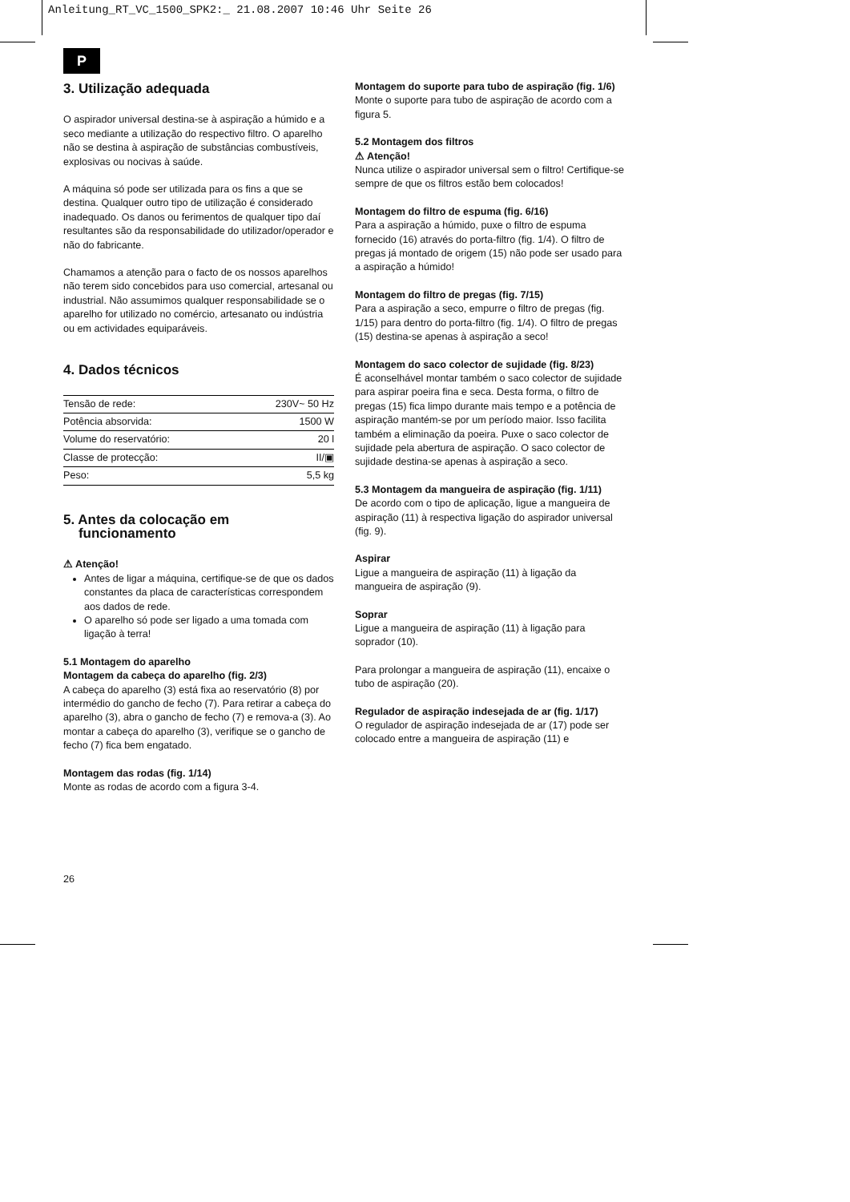Anleitung_RT_VC_1500_SPK2:_ 21.08.2007 10:46 Uhr Seite 26
P
3. Utilização adequada
O aspirador universal destina-se à aspiração a húmido e a seco mediante a utilização do respectivo filtro. O aparelho não se destina à aspiração de substâncias combustíveis, explosivas ou nocivas à saúde.
A máquina só pode ser utilizada para os fins a que se destina. Qualquer outro tipo de utilização é considerado inadequado. Os danos ou ferimentos de qualquer tipo daí resultantes são da responsabilidade do utilizador/operador e não do fabricante.
Chamamos a atenção para o facto de os nossos aparelhos não terem sido concebidos para uso comercial, artesanal ou industrial. Não assumimos qualquer responsabilidade se o aparelho for utilizado no comércio, artesanato ou indústria ou em actividades equiparáveis.
4. Dados técnicos
| Tensão de rede: | 230V~ 50 Hz |
| Potência absorvida: | 1500 W |
| Volume do reservatório: | 20 l |
| Classe de protecção: | II/▣ |
| Peso: | 5,5 kg |
5. Antes da colocação em
funcionamento
⚠ Atenção!
Antes de ligar a máquina, certifique-se de que os dados constantes da placa de características correspondem aos dados de rede.
O aparelho só pode ser ligado a uma tomada com ligação à terra!
5.1 Montagem do aparelho
Montagem da cabeça do aparelho (fig. 2/3)
A cabeça do aparelho (3) está fixa ao reservatório (8) por intermédio do gancho de fecho (7). Para retirar a cabeça do aparelho (3), abra o gancho de fecho (7) e remova-a (3). Ao montar a cabeça do aparelho (3), verifique se o gancho de fecho (7) fica bem engatado.
Montagem das rodas (fig. 1/14)
Monte as rodas de acordo com a figura 3-4.
Montagem do suporte para tubo de aspiração (fig. 1/6)
Monte o suporte para tubo de aspiração de acordo com a figura 5.
5.2 Montagem dos filtros
⚠ Atenção!
Nunca utilize o aspirador universal sem o filtro! Certifique-se sempre de que os filtros estão bem colocados!
Montagem do filtro de espuma (fig. 6/16)
Para a aspiração a húmido, puxe o filtro de espuma fornecido (16) através do porta-filtro (fig. 1/4). O filtro de pregas já montado de origem (15) não pode ser usado para a aspiração a húmido!
Montagem do filtro de pregas (fig. 7/15)
Para a aspiração a seco, empurre o filtro de pregas (fig. 1/15) para dentro do porta-filtro (fig. 1/4). O filtro de pregas (15) destina-se apenas à aspiração a seco!
Montagem do saco colector de sujidade (fig. 8/23)
É aconselhável montar também o saco colector de sujidade para aspirar poeira fina e seca. Desta forma, o filtro de pregas (15) fica limpo durante mais tempo e a potência de aspiração mantém-se por um período maior. Isso facilita também a eliminação da poeira. Puxe o saco colector de sujidade pela abertura de aspiração. O saco colector de sujidade destina-se apenas à aspiração a seco.
5.3 Montagem da mangueira de aspiração (fig. 1/11)
De acordo com o tipo de aplicação, ligue a mangueira de aspiração (11) à respectiva ligação do aspirador universal (fig. 9).
Aspirar
Ligue a mangueira de aspiração (11) à ligação da mangueira de aspiração (9).
Soprar
Ligue a mangueira de aspiração (11) à ligação para soprador (10).
Para prolongar a mangueira de aspiração (11), encaixe o tubo de aspiração (20).
Regulador de aspiração indesejada de ar (fig. 1/17)
O regulador de aspiração indesejada de ar (17) pode ser colocado entre a mangueira de aspiração (11) e
26